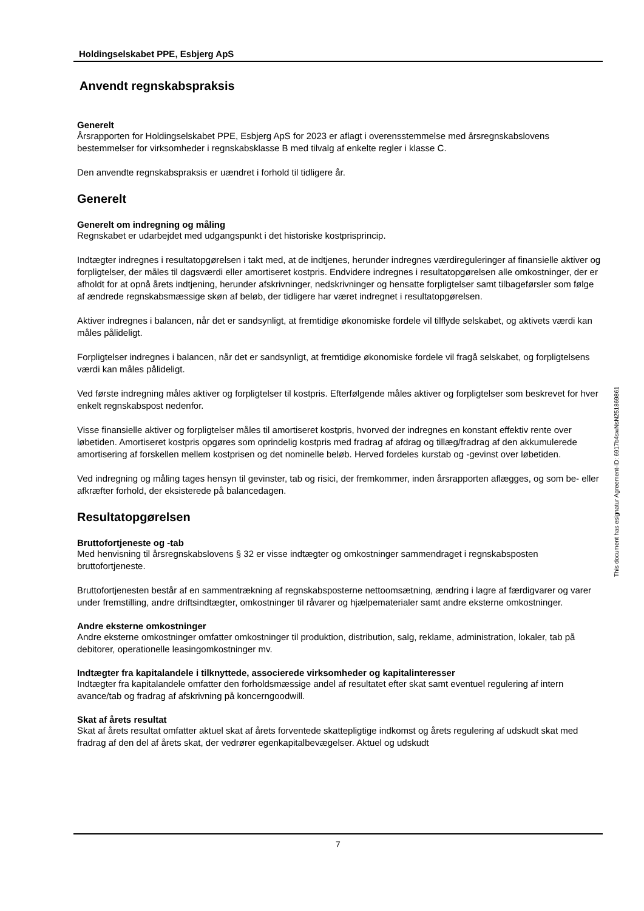Holdingselskabet PPE, Esbjerg ApS
Anvendt regnskabspraksis
Generelt
Årsrapporten for Holdingselskabet PPE, Esbjerg ApS for 2023 er aflagt i overensstemmelse med årsregnskabslovens bestemmelser for virksomheder i regnskabsklasse B med tilvalg af enkelte regler i klasse C.
Den anvendte regnskabspraksis er uændret i forhold til tidligere år.
Generelt
Generelt om indregning og måling
Regnskabet er udarbejdet med udgangspunkt i det historiske kostprisprincip.
Indtægter indregnes i resultatopgørelsen i takt med, at de indtjenes, herunder indregnes værdireguleringer af finansielle aktiver og forpligtelser, der måles til dagsværdi eller amortiseret kostpris. Endvidere indregnes i resultatopgørelsen alle omkostninger, der er afholdt for at opnå årets indtjening, herunder afskrivninger, nedskrivninger og hensatte forpligtelser samt tilbageførsler som følge af ændrede regnskabsmæssige skøn af beløb, der tidligere har været indregnet i resultatopgørelsen.
Aktiver indregnes i balancen, når det er sandsynligt, at fremtidige økonomiske fordele vil tilflyde selskabet, og aktivets værdi kan måles pålideligt.
Forpligtelser indregnes i balancen, når det er sandsynligt, at fremtidige økonomiske fordele vil fragå selskabet, og forpligtelsens værdi kan måles pålideligt.
Ved første indregning måles aktiver og forpligtelser til kostpris. Efterfølgende måles aktiver og forpligtelser som beskrevet for hver enkelt regnskabspost nedenfor.
Visse finansielle aktiver og forpligtelser måles til amortiseret kostpris, hvorved der indregnes en konstant effektiv rente over løbetiden. Amortiseret kostpris opgøres som oprindelig kostpris med fradrag af afdrag og tillæg/fradrag af den akkumulerede amortisering af forskellen mellem kostprisen og det nominelle beløb. Herved fordeles kurstab og -gevinst over løbetiden.
Ved indregning og måling tages hensyn til gevinster, tab og risici, der fremkommer, inden årsrapporten aflægges, og som be- eller afkræfter forhold, der eksisterede på balancedagen.
Resultatopgørelsen
Bruttofortjeneste og -tab
Med henvisning til årsregnskabslovens § 32 er visse indtægter og omkostninger sammendraget i regnskabsposten bruttofortjeneste.
Bruttofortjenesten består af en sammentrækning af regnskabsposterne nettoomsætning, ændring i lagre af færdigvarer og varer under fremstilling, andre driftsindtægter, omkostninger til råvarer og hjælpematerialer samt andre eksterne omkostninger.
Andre eksterne omkostninger
Andre eksterne omkostninger omfatter omkostninger til produktion, distribution, salg, reklame, administration, lokaler, tab på debitorer, operationelle leasingomkostninger mv.
Indtægter fra kapitalandele i tilknyttede, associerede virksomheder og kapitalinteresser
Indtægter fra kapitalandele omfatter den forholdsmæssige andel af resultatet efter skat samt eventuel regulering af intern avance/tab og fradrag af afskrivning på koncerngoodwill.
Skat af årets resultat
Skat af årets resultat omfatter aktuel skat af årets forventede skattepligtige indkomst og årets regulering af udskudt skat med fradrag af den del af årets skat, der vedrører egenkapitalbevægelser. Aktuel og udskudt
This document has esignatur Agreement-ID: 6917b4swNsN251869861
7